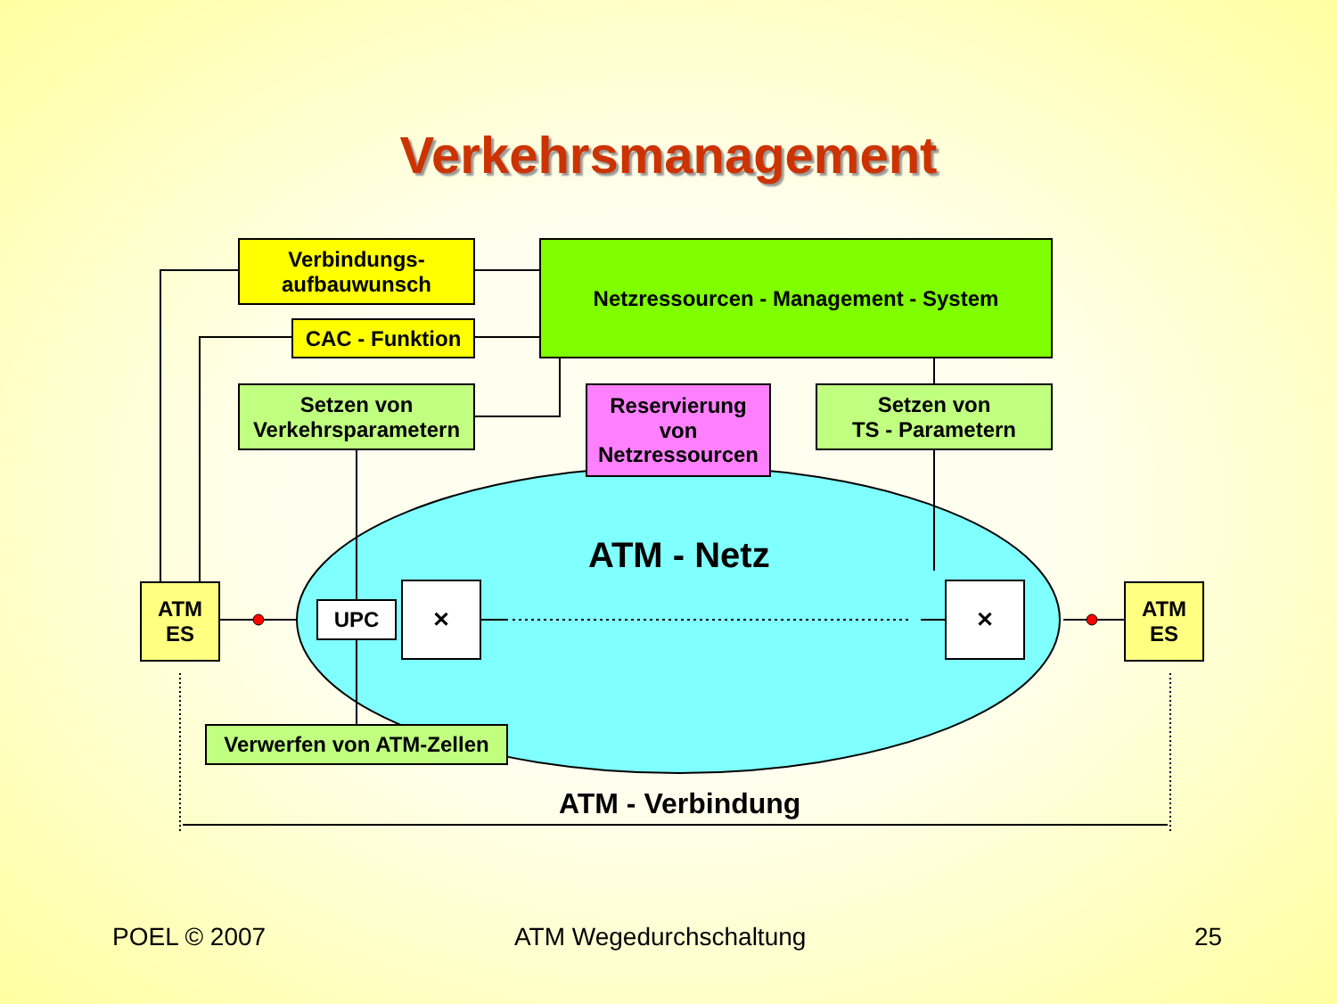Verkehrsmanagement
Verbindungs-
aufbauwunsch
Netzressourcen - Management - System
CAC - Funktion
Setzen von
Verkehrsparametern
Reservierung
von
Netzressourcen
Setzen von
TS - Parametern
ATM - Netz
ATM
ES
UPC
✕ ✕
ATM
ES
Verwerfen von ATM-Zellen
ATM - Verbindung
POEL © 2007 ATM Wegedurchschaltung 25